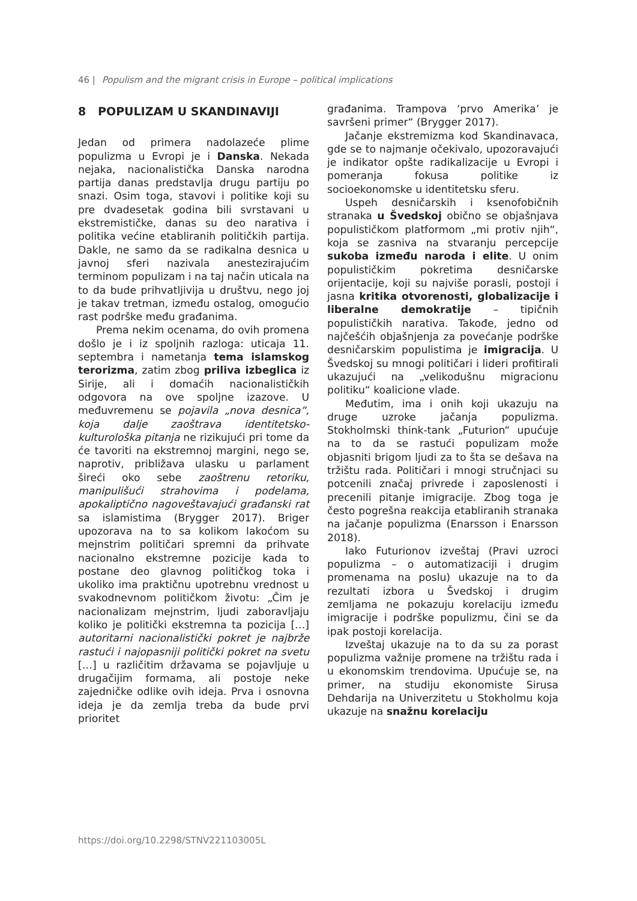46 | Populism and the migrant crisis in Europe – political implications
8 POPULIZAM U SKANDINAVIJI
Jedan od primera nadolazeće plime populizma u Evropi je i Danska. Nekada nejaka, nacionalistička Danska narodna partija danas predstavlja drugu partiju po snazi. Osim toga, stavovi i politike koji su pre dvadesetak godina bili svrstavani u ekstremističke, danas su deo narativa i politika većine etabliranih političkih partija. Dakle, ne samo da se radikalna desnica u javnoj sferi nazivala anestezirajućim terminom populizam i na taj način uticala na to da bude prihvatljivija u društvu, nego joj je takav tretman, između ostalog, omogućio rast podrške među građanima.
Prema nekim ocenama, do ovih promena došlo je i iz spoljnih razloga: uticaja 11. septembra i nametanja tema islamskog terorizma, zatim zbog priliva izbeglica iz Sirije, ali i domaćih nacionalističkih odgovora na ove spoljne izazove. U međuvremenu se pojavila „nova desnica“, koja dalje zaoštrava identitetsko-kulturološka pitanja ne rizikujući pri tome da će tavoriti na ekstremnoj margini, nego se, naprotiv, približava ulasku u parlament šireći oko sebe zaoštrenu retoriku, manipulišući strahovima i podelama, apokaliptično nagoveštavajući građanski rat sa islamistima (Brygger 2017). Briger upozorava na to sa kolikom lakoćom su mejnstrim političari spremni da prihvate nacionalno ekstremne pozicije kada to postane deo glavnog političkog toka i ukoliko ima praktičnu upotrebnu vrednost u svakodnevnom političkom životu: „Čim je nacionalizam mejnstrim, ljudi zaboravljaju koliko je politički ekstremna ta pozicija […] autoritarni nacionalistički pokret je najbrže rastući i najopasniji politički pokret na svetu […] u različitim državama se pojavljuje u drugačijim formama, ali postoje neke zajedničke odlike ovih ideja. Prva i osnovna ideja je da zemlja treba da bude prvi prioritet
građanima. Trampova ‘prvo Amerika’ je savršeni primer“ (Brygger 2017).
Jačanje ekstremizma kod Skandinavaca, gde se to najmanje očekivalo, upozoravajući je indikator opšte radikalizacije u Evropi i pomeranja fokusa politike iz socioekonomske u identitetsku sferu.
Uspeh desničarskih i ksenofobičnih stranaka u Švedskoj obično se objašnjava populističkom platformom „mi protiv njih“, koja se zasniva na stvaranju percepcije sukoba između naroda i elite. U onim populističkim pokretima desničarske orijentacije, koji su najviše porasli, postoji i jasna kritika otvorenosti, globalizacije i liberalne demokratije – tipičnih populističkih narativa. Takođe, jedno od najčešćih objašnjenja za povećanje podrške desničarskim populistima je imigracija. U Švedskoj su mnogi političari i lideri profitirali ukazujući na „velikodušnu migracionu politiku“ koalicione vlade.
Međutim, ima i onih koji ukazuju na druge uzroke jačanja populizma. Stokholmski think-tank „Futurion“ upućuje na to da se rastući populizam može objasniti brigom ljudi za to šta se dešava na tržištu rada. Političari i mnogi stručnjaci su potcenili značaj privrede i zaposlenosti i precenili pitanje imigracije. Zbog toga je često pogrešna reakcija etabliranih stranaka na jačanje populizma (Enarsson i Enarsson 2018).
Iako Futurionov izveštaj (Pravi uzroci populizma – o automatizaciji i drugim promenama na poslu) ukazuje na to da rezultati izbora u Švedskoj i drugim zemljama ne pokazuju korelaciju između imigracije i podrške populizmu, čini se da ipak postoji korelacija.
Izveštaj ukazuje na to da su za porast populizma važnije promene na tržištu rada i u ekonomskim trendovima. Upućuje se, na primer, na studiju ekonomiste Sirusa Dehdarija na Univerzitetu u Stokholmu koja ukazuje na snažnu korelaciju
https://doi.org/10.2298/STNV221103005L